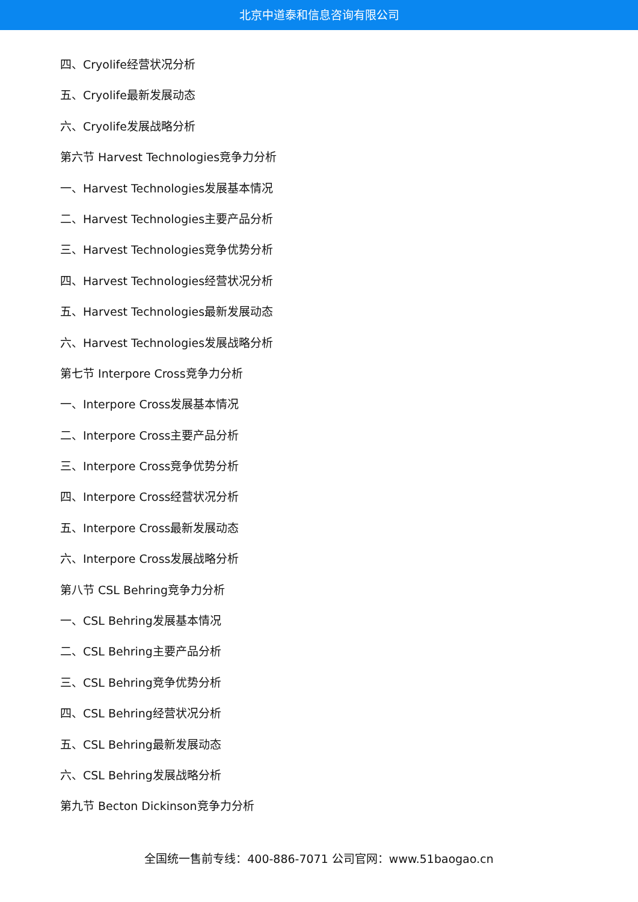北京中道泰和信息咨询有限公司
四、Cryolife经营状况分析
五、Cryolife最新发展动态
六、Cryolife发展战略分析
第六节 Harvest Technologies竞争力分析
一、Harvest Technologies发展基本情况
二、Harvest Technologies主要产品分析
三、Harvest Technologies竞争优势分析
四、Harvest Technologies经营状况分析
五、Harvest Technologies最新发展动态
六、Harvest Technologies发展战略分析
第七节 Interpore Cross竞争力分析
一、Interpore Cross发展基本情况
二、Interpore Cross主要产品分析
三、Interpore Cross竞争优势分析
四、Interpore Cross经营状况分析
五、Interpore Cross最新发展动态
六、Interpore Cross发展战略分析
第八节 CSL Behring竞争力分析
一、CSL Behring发展基本情况
二、CSL Behring主要产品分析
三、CSL Behring竞争优势分析
四、CSL Behring经营状况分析
五、CSL Behring最新发展动态
六、CSL Behring发展战略分析
第九节 Becton Dickinson竞争力分析
全国统一售前专线：400-886-7071 公司官网：www.51baogao.cn